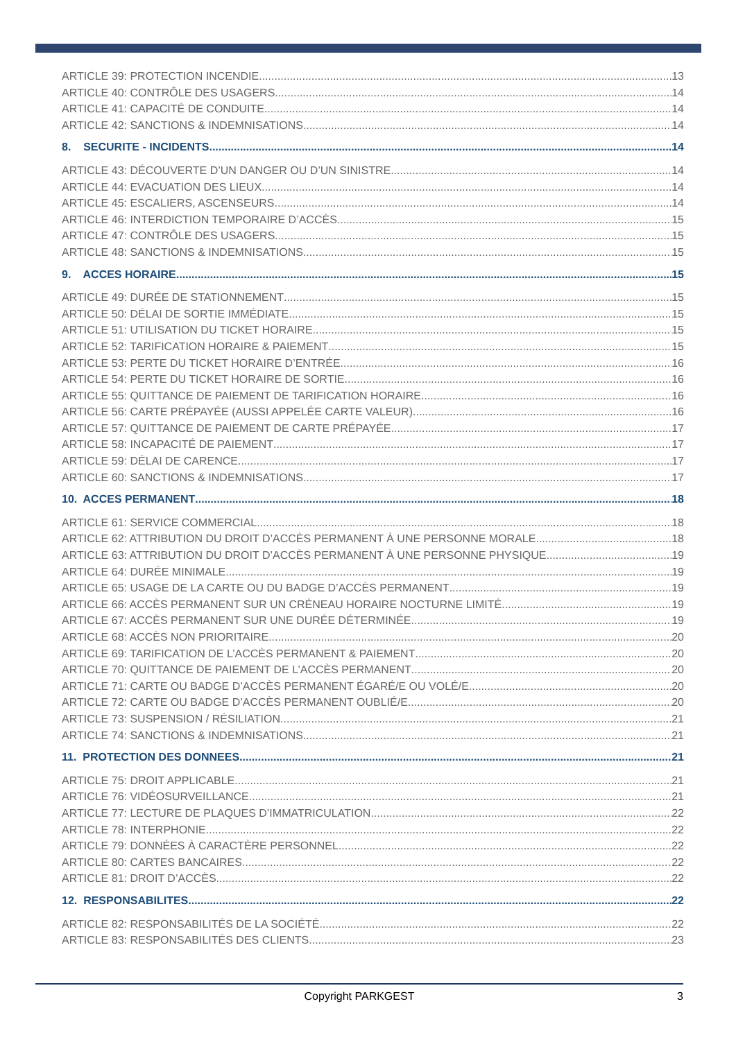ARTICLE 39: PROTECTION INCENDIE 13
ARTICLE 40: CONTRÔLE DES USAGERS 14
ARTICLE 41: CAPACITÉ DE CONDUITE 14
ARTICLE 42: SANCTIONS & INDEMNISATIONS 14
8. SECURITE - INCIDENTS 14
ARTICLE 43: DÉCOUVERTE D’UN DANGER OU D’UN SINISTRE 14
ARTICLE 44: EVACUATION DES LIEUX 14
ARTICLE 45: ESCALIERS, ASCENSEURS 14
ARTICLE 46: INTERDICTION TEMPORAIRE D’ACCÈS 15
ARTICLE 47: CONTRÔLE DES USAGERS 15
ARTICLE 48: SANCTIONS & INDEMNISATIONS 15
9. ACCES HORAIRE 15
ARTICLE 49: DURÉE DE STATIONNEMENT 15
ARTICLE 50: DÉLAI DE SORTIE IMMÉDIATE 15
ARTICLE 51: UTILISATION DU TICKET HORAIRE 15
ARTICLE 52: TARIFICATION HORAIRE & PAIEMENT 15
ARTICLE 53: PERTE DU TICKET HORAIRE D’ENTRÉE 16
ARTICLE 54: PERTE DU TICKET HORAIRE DE SORTIE 16
ARTICLE 55: QUITTANCE DE PAIEMENT DE TARIFICATION HORAIRE 16
ARTICLE 56: CARTE PRÉPAYÉE (AUSSI APPELÉE CARTE VALEUR) 16
ARTICLE 57: QUITTANCE DE PAIEMENT DE CARTE PRÉPAYÉE 17
ARTICLE 58: INCAPACITÉ DE PAIEMENT 17
ARTICLE 59: DÉLAI DE CARENCE 17
ARTICLE 60: SANCTIONS & INDEMNISATIONS 17
10. ACCES PERMANENT 18
ARTICLE 61: SERVICE COMMERCIAL 18
ARTICLE 62: ATTRIBUTION DU DROIT D’ACCÈS PERMANENT À UNE PERSONNE MORALE 18
ARTICLE 63: ATTRIBUTION DU DROIT D’ACCÈS PERMANENT À UNE PERSONNE PHYSIQUE 19
ARTICLE 64: DURÉE MINIMALE 19
ARTICLE 65: USAGE DE LA CARTE OU DU BADGE D’ACCÈS PERMANENT 19
ARTICLE 66: ACCÈS PERMANENT SUR UN CRÉNEAU HORAIRE NOCTURNE LIMITÉ 19
ARTICLE 67: ACCÈS PERMANENT SUR UNE DURÉE DÉTERMINÉE 19
ARTICLE 68: ACCÈS NON PRIORITAIRE 20
ARTICLE 69: TARIFICATION DE L’ACCÈS PERMANENT & PAIEMENT 20
ARTICLE 70: QUITTANCE DE PAIEMENT DE L’ACCÈS PERMANENT 20
ARTICLE 71: CARTE OU BADGE D’ACCÈS PERMANENT ÉGARÉ/E OU VOLÉ/E 20
ARTICLE 72: CARTE OU BADGE D’ACCÈS PERMANENT OUBLIÉ/E 20
ARTICLE 73: SUSPENSION / RÉSILIATION 21
ARTICLE 74: SANCTIONS & INDEMNISATIONS 21
11. PROTECTION DES DONNEES 21
ARTICLE 75: DROIT APPLICABLE 21
ARTICLE 76: VIDÉOSURVEILLANCE 21
ARTICLE 77: LECTURE DE PLAQUES D’IMMATRICULATION 22
ARTICLE 78: INTERPHONIE 22
ARTICLE 79: DONNÉES À CARACTÈRE PERSONNEL 22
ARTICLE 80: CARTES BANCAIRES 22
ARTICLE 81: DROIT D’ACCÈS 22
12. RESPONSABILITES 22
ARTICLE 82: RESPONSABILITÉS DE LA SOCIÉTÉ 22
ARTICLE 83: RESPONSABILITÉS DES CLIENTS 23
Copyright PARKGEST 3